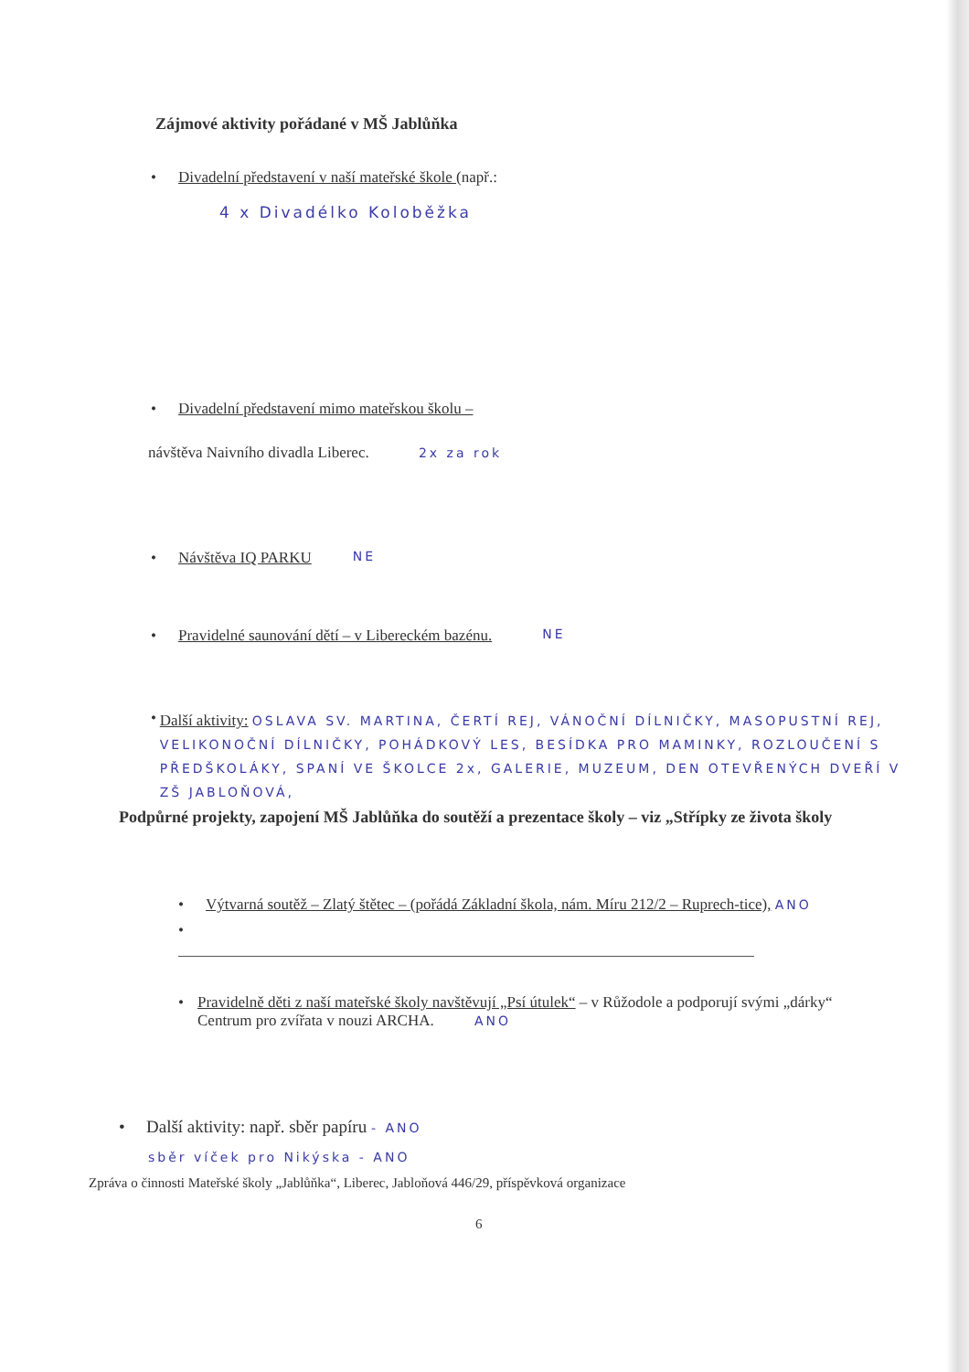Zájmové aktivity pořádané v MŠ Jablůňka
• Divadelní představení v naší mateřské škole (např.:
4 x Divadélko Koloběžka
• Divadelní představení mimo mateřskou školu –
návštěva Naivního divadla Liberec. 2x za rok
• Návštěva IQ PARKU NE
• Pravidelné saunování dětí – v Libereckém bazénu. NE
• Další aktivity: OSLAVA SV. MARTINA, ČERTÍ REJ, VÁNOČNÍ DÍLNIČKY, MASOPUSTNÍ REJ, VELIKONOČNÍ DÍLNIČKY, POHÁDKOVÝ LES, BESÍDKA PRO MAMINKY, ROZLOUČENÍ S PŘEDŠKOLÁKY, SPANÍ VE ŠKOLCE 2x, GALERIE, MUZEUM, DEN OTEVŘENÝCH DVEŘÍ V ZŠ JABLOŇOVÁ,
Podpůrné projekty, zapojení MŠ Jablůňka do soutěží a prezentace školy – viz „Střípky ze života školy
• Výtvarná soutěž – Zlatý štětec – (pořádá Základní škola, nám. Míru 212/2 – Ruprech-tice), ANO
•
• Pravidelně děti z naší mateřské školy navštěvují „Psí útulek“ – v Růžodole a podporují svými „dárky“ Centrum pro zvířata v nouzi ARCHA. ANO
• Další aktivity: např. sběr papíru - ANO
sběr víček pro Nikýska - ANO
Zpráva o činnosti Mateřské školy „Jablůňka“, Liberec, Jabloňová 446/29, příspěvková organizace
6